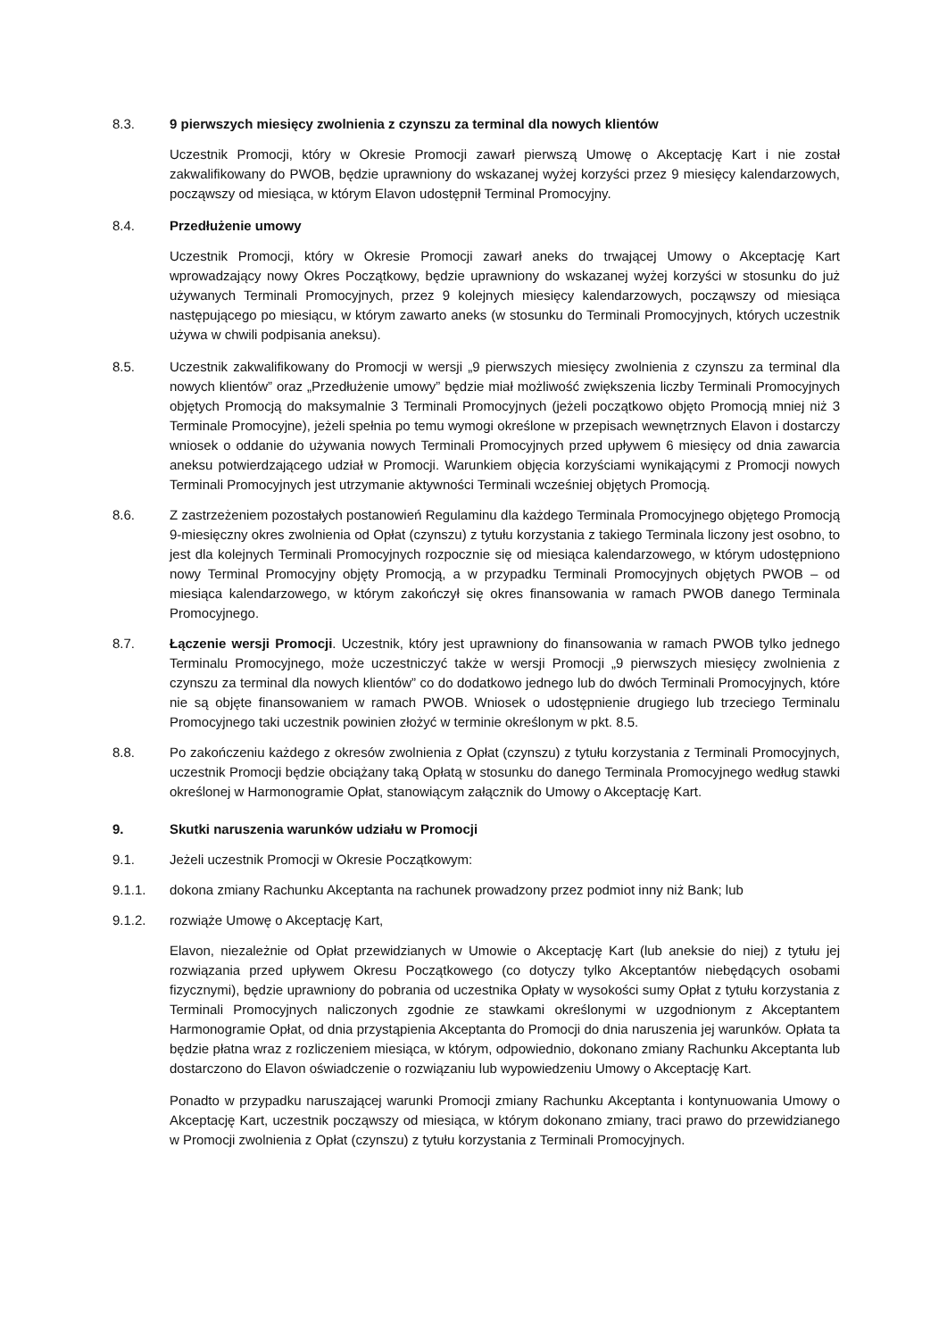8.3. 9 pierwszych miesięcy zwolnienia z czynszu za terminal dla nowych klientów
Uczestnik Promocji, który w Okresie Promocji zawarł pierwszą Umowę o Akceptację Kart i nie został zakwalifikowany do PWOB, będzie uprawniony do wskazanej wyżej korzyści przez 9 miesięcy kalendarzowych, począwszy od miesiąca, w którym Elavon udostępnił Terminal Promocyjny.
8.4. Przedłużenie umowy
Uczestnik Promocji, który w Okresie Promocji zawarł aneks do trwającej Umowy o Akceptację Kart wprowadzający nowy Okres Początkowy, będzie uprawniony do wskazanej wyżej korzyści w stosunku do już używanych Terminali Promocyjnych, przez 9 kolejnych miesięcy kalendarzowych, począwszy od miesiąca następującego po miesiącu, w którym zawarto aneks (w stosunku do Terminali Promocyjnych, których uczestnik używa w chwili podpisania aneksu).
8.5. Uczestnik zakwalifikowany do Promocji w wersji „9 pierwszych miesięcy zwolnienia z czynszu za terminal dla nowych klientów” oraz „Przedłużenie umowy” będzie miał możliwość zwiększenia liczby Terminali Promocyjnych objętych Promocją do maksymalnie 3 Terminali Promocyjnych (jeżeli początkowo objęto Promocją mniej niż 3 Terminale Promocyjne), jeżeli spełnia po temu wymogi określone w przepisach wewnętrznych Elavon i dostarczy wniosek o oddanie do używania nowych Terminali Promocyjnych przed upływem 6 miesięcy od dnia zawarcia aneksu potwierdzającego udział w Promocji. Warunkiem objęcia korzyściami wynikającymi z Promocji nowych Terminali Promocyjnych jest utrzymanie aktywności Terminali wcześniej objętych Promocją.
8.6. Z zastrzeżeniem pozostałych postanowień Regulaminu dla każdego Terminala Promocyjnego objętego Promocją 9-miesięczny okres zwolnienia od Opłat (czynszu) z tytułu korzystania z takiego Terminala liczony jest osobno, to jest dla kolejnych Terminali Promocyjnych rozpocznie się od miesiąca kalendarzowego, w którym udostępniono nowy Terminal Promocyjny objęty Promocją, a w przypadku Terminali Promocyjnych objętych PWOB – od miesiąca kalendarzowego, w którym zakończył się okres finansowania w ramach PWOB danego Terminala Promocyjnego.
8.7. Łączenie wersji Promocji. Uczestnik, który jest uprawniony do finansowania w ramach PWOB tylko jednego Terminalu Promocyjnego, może uczestniczyć także w wersji Promocji „9 pierwszych miesięcy zwolnienia z czynszu za terminal dla nowych klientów” co do dodatkowo jednego lub do dwóch Terminali Promocyjnych, które nie są objęte finansowaniem w ramach PWOB. Wniosek o udostępnienie drugiego lub trzeciego Terminalu Promocyjnego taki uczestnik powinien złożyć w terminie określonym w pkt. 8.5.
8.8. Po zakończeniu każdego z okresów zwolnienia z Opłat (czynszu) z tytułu korzystania z Terminali Promocyjnych, uczestnik Promocji będzie obciążany taką Opłatą w stosunku do danego Terminala Promocyjnego według stawki określonej w Harmonogramie Opłat, stanowiącym załącznik do Umowy o Akceptację Kart.
9. Skutki naruszenia warunków udziału w Promocji
9.1. Jeżeli uczestnik Promocji w Okresie Początkowym:
9.1.1. dokona zmiany Rachunku Akceptanta na rachunek prowadzony przez podmiot inny niż Bank; lub
9.1.2. rozwiąże Umowę o Akceptację Kart,
Elavon, niezależnie od Opłat przewidzianych w Umowie o Akceptację Kart (lub aneksie do niej) z tytułu jej rozwiązania przed upływem Okresu Początkowego (co dotyczy tylko Akceptantów niebędących osobami fizycznymi), będzie uprawniony do pobrania od uczestnika Opłaty w wysokości sumy Opłat z tytułu korzystania z Terminali Promocyjnych naliczonych zgodnie ze stawkami określonymi w uzgodnionym z Akceptantem Harmonogramie Opłat, od dnia przystąpienia Akceptanta do Promocji do dnia naruszenia jej warunków. Opłata ta będzie płatna wraz z rozliczeniem miesiąca, w którym, odpowiednio, dokonano zmiany Rachunku Akceptanta lub dostarczono do Elavon oświadczenie o rozwiązaniu lub wypowiedzeniu Umowy o Akceptację Kart.
Ponadto w przypadku naruszającej warunki Promocji zmiany Rachunku Akceptanta i kontynuowania Umowy o Akceptację Kart, uczestnik począwszy od miesiąca, w którym dokonano zmiany, traci prawo do przewidzianego w Promocji zwolnienia z Opłat (czynszu) z tytułu korzystania z Terminali Promocyjnych.